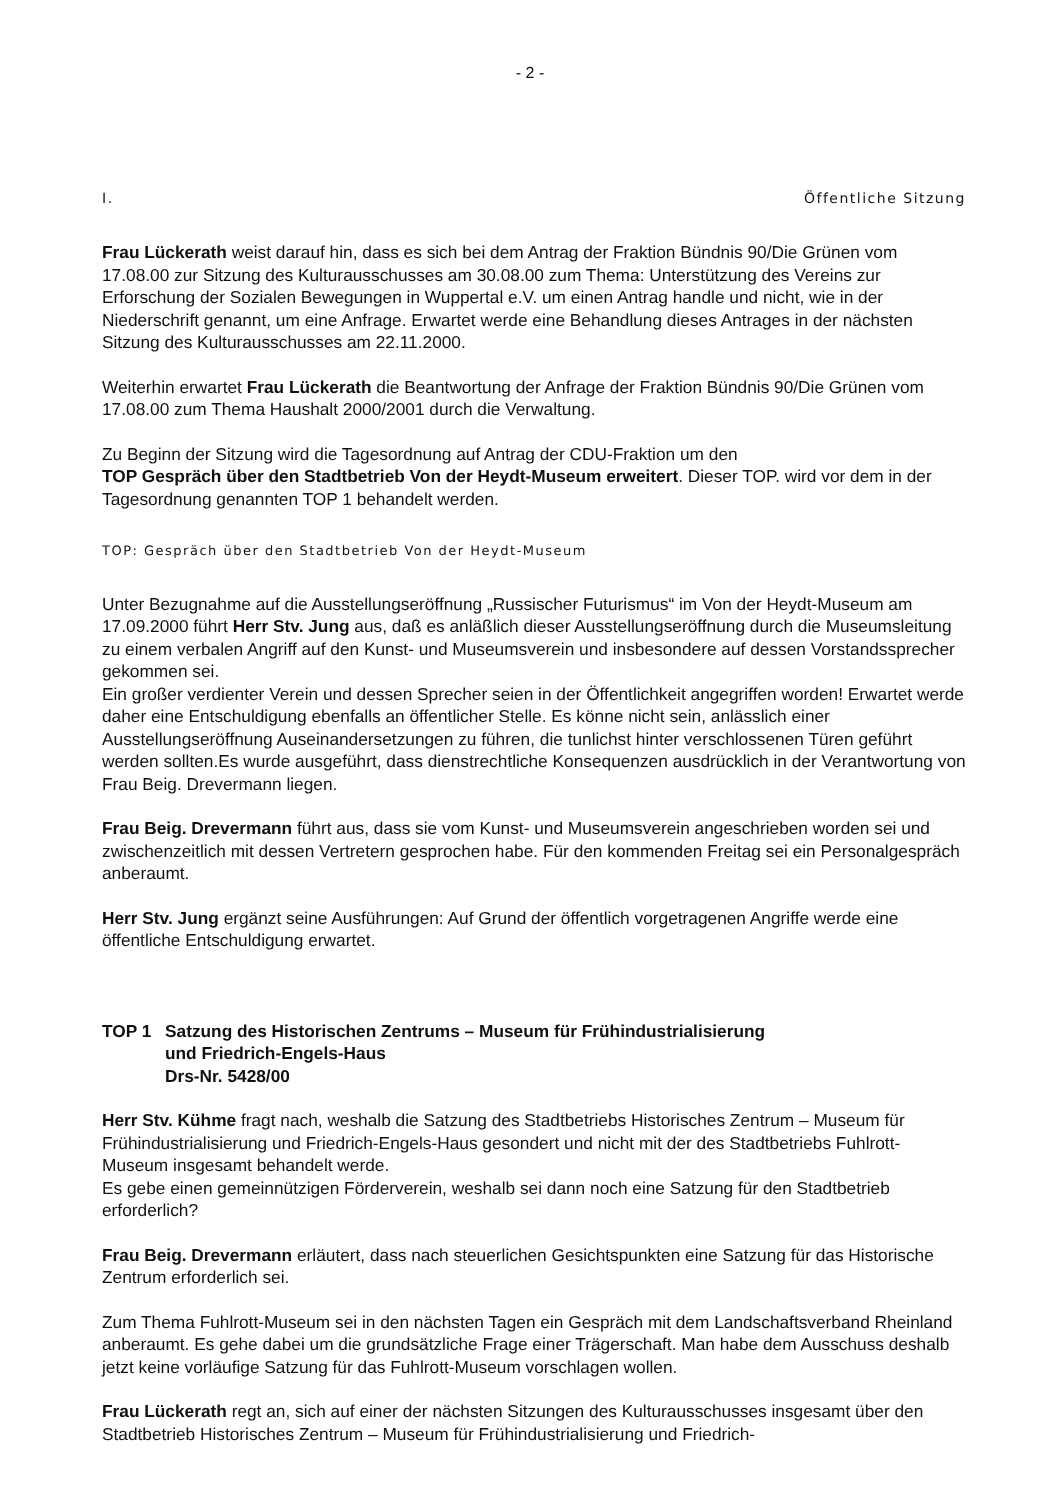- 2 -
I. Öffentliche Sitzung
Frau Lückerath weist darauf hin, dass es sich bei dem Antrag der Fraktion Bündnis 90/Die Grünen vom 17.08.00 zur Sitzung des Kulturausschusses am 30.08.00 zum Thema: Unterstützung des Vereins zur Erforschung der Sozialen Bewegungen in Wuppertal e.V. um einen Antrag handle und nicht, wie in der Niederschrift genannt, um eine Anfrage. Erwartet werde eine Behandlung dieses Antrages in der nächsten Sitzung des Kulturausschusses am 22.11.2000.
Weiterhin erwartet Frau Lückerath die Beantwortung der Anfrage der Fraktion Bündnis 90/Die Grünen vom 17.08.00 zum Thema Haushalt 2000/2001 durch die Verwaltung.
Zu Beginn der Sitzung wird die Tagesordnung auf Antrag der CDU-Fraktion um den
TOP Gespräch über den Stadtbetrieb Von der Heydt-Museum erweitert. Dieser TOP. wird vor dem in der Tagesordnung genannten TOP 1 behandelt werden.
TOP: Gespräch über den Stadtbetrieb Von der Heydt-Museum
Unter Bezugnahme auf die Ausstellungseröffnung „Russischer Futurismus“ im Von der Heydt-Museum am 17.09.2000 führt Herr Stv. Jung aus, daß es anläßlich dieser Ausstellungseröffnung durch die Museumsleitung zu einem verbalen Angriff auf den Kunst- und Museumsverein und insbesondere auf dessen Vorstandssprecher gekommen sei.
Ein großer verdienter Verein und dessen Sprecher seien in der Öffentlichkeit angegriffen worden! Erwartet werde daher eine Entschuldigung ebenfalls an öffentlicher Stelle. Es könne nicht sein, anlässlich einer Ausstellungseröffnung Auseinandersetzungen zu führen, die tunlichst hinter verschlossenen Türen geführt werden sollten.Es wurde ausgeführt, dass dienstrechtliche Konsequenzen ausdrücklich in der Verantwortung von Frau Beig. Drevermann liegen.
Frau Beig. Drevermann führt aus, dass sie vom Kunst- und Museumsverein angeschrieben worden sei und zwischenzeitlich mit dessen Vertretern gesprochen habe. Für den kommenden Freitag sei ein Personalgespräch anberaumt.
Herr Stv. Jung ergänzt seine Ausführungen: Auf Grund der öffentlich vorgetragenen Angriffe werde eine öffentliche Entschuldigung erwartet.
TOP 1 Satzung des Historischen Zentrums – Museum für Frühindustrialisierung
und Friedrich-Engels-Haus
Drs-Nr. 5428/00
Herr Stv. Kühme fragt nach, weshalb die Satzung des Stadtbetriebs Historisches Zentrum – Museum für Frühindustrialisierung und Friedrich-Engels-Haus gesondert und nicht mit der des Stadtbetriebs Fuhlrott-Museum insgesamt behandelt werde.
Es gebe einen gemeinnützigen Förderverein, weshalb sei dann noch eine Satzung für den Stadtbetrieb erforderlich?
Frau Beig. Drevermann erläutert, dass nach steuerlichen Gesichtspunkten eine Satzung für das Historische Zentrum erforderlich sei.
Zum Thema Fuhlrott-Museum sei in den nächsten Tagen ein Gespräch mit dem Landschaftsverband Rheinland anberaumt. Es gehe dabei um die grundsätzliche Frage einer Trägerschaft. Man habe dem Ausschuss deshalb jetzt keine vorläufige Satzung für das Fuhlrott-Museum vorschlagen wollen.
Frau Lückerath regt an, sich auf einer der nächsten Sitzungen des Kulturausschusses insgesamt über den Stadtbetrieb Historisches Zentrum – Museum für Frühindustrialisierung und Friedrich-